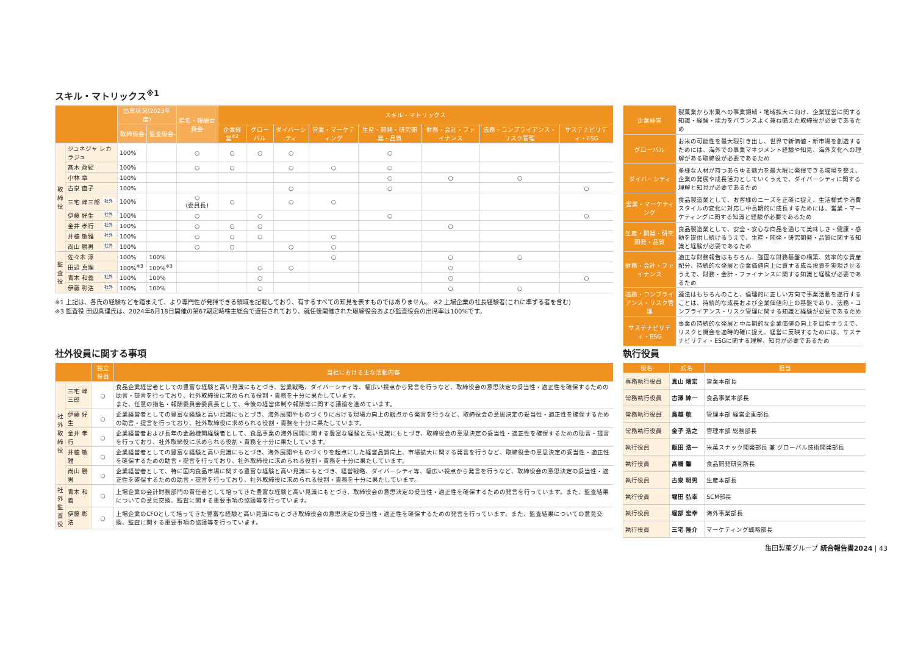スキル・マトリックス<sup>※1</sup>
| | | 出席状況(2023年度) | | 指名・報酬委員会 | スキル・マトリックス | | | | | | | |
| --- | --- | --- | --- | --- | --- | --- | --- | --- | --- | --- | --- | --- |
| | | 取締役会 | 監査役会 | | 企業経営<sup>※2</sup> | グローバル | ダイバーシティ | 営業・マーケティング | 生産・開発・研究開発・品質 | 財務・会計・ファイナンス | 法務・コンプライアンス・リスク管理 | サステナビリティ・ESG |
| 取 締 役 | ジュネジャ レカ ラジュ | 100% | | ○ | ○ | ○ | ○ | | ○ | | | |
| | 髙木 政紀 | 100% | | ○ | ○ | | ○ | ○ | ○ | | | |
| | 小林 章 | 100% | | | | | | | ○ | ○ | ○ | |
| | 古泉 直子 | 100% | | | | | ○ | | ○ | | | ○ |
| | 三宅 峰三郎 社外 | 100% | | ○ (委員長) | ○ | | ○ | ○ | | | | |
| | 伊藤 好生 社外 | 100% | | ○ | | ○ | | | ○ | | | ○ |
| | 金井 孝行 社外 | 100% | | ○ | ○ | ○ | | | | ○ | | |
| | 井植 敏雅 社外 | 100% | | ○ | ○ | ○ | | ○ | | | | |
| | 尚山 勝男 社外 | 100% | | ○ | ○ | | ○ | ○ | | | | |
| 監 査 役 | 佐々木 淳 | 100% | 100% | | | | | ○ | | ○ | ○ | |
| | 田辺 真理 | 100%<sup>※3</sup> | 100%<sup>※3</sup> | | | ○ | ○ | | | ○ | | |
| | 青木 和義 社外 | 100% | 100% | | | ○ | | | | ○ | | ○ |
| | 伊藤 彰浩 社外 | 100% | 100% | | | ○ | | | | ○ | ○ | |
※1 上記は、各氏の経験などを踏まえて、より専門性が発揮できる領域を記載しており、有するすべての知見を表すものではありません。 ※2 上場企業の社長経験者(これに準ずる者を含む)
※3 監査役 田辺真理氏は、2024年6月18日開催の第67期定時株主総会で選任されており、就任後開催された取締役会および監査役会の出席率は100%です。
| 企業経営 | 製菓業から米菓への事業領域・地域拡大に向け、企業経営に関する知識・経験・能力をバランスよく兼ね備えた取締役が必要であるため |
| グローバル | お米の可能性を最大限引き出し、世界で新価値・新市場を創造するためには、海外での事業マネジメント経験や知見、海外文化への理解がある取締役が必要であるため |
| ダイバーシティ | 多様な人材が持つあらゆる魅力を最大限に発揮できる環境を整え、企業の発展や成長活力としていくうえで、ダイバーシティに関する理解と知見が必要であるため |
| 営業・マーケティング | 食品製造業として、お客様のニーズを正確に捉え、生活様式や消費スタイルの変化に対応し中長期的に成長するためには、営業・マーケティングに関する知識と経験が必要であるため |
| 生産・開発・研究開発・品質 | 食品製造業として、安全・安心な商品を通じて美味しさ・健康・感動を提供し続けるうえで、生産・開発・研究開発・品質に関する知識と経験が必要であるため |
| 財務・会計・ファイナンス | 適正な財務報告はもちろん、強固な財務基盤の構築、効率的な資産配分、持続的な発展と企業価値向上に資する成長投資を実現させるうえで、財務・会計・ファイナンスに関する知識と経験が必要であるため |
| 法務・コンプライアンス・リスク管理 | 遵法はもちろんのこと、倫理的に正しい方向で事業活動を遂行することは、持続的な成長および企業価値向上の基盤であり、法務・コンプライアンス・リスク管理に関する知識と経験が必要であるため |
| サステナビリティ・ESG | 事業の持続的な発展と中長期的な企業価値の向上を目指すうえで、リスクと機会を適時的確に捉え、経営に反映するためには、サステナビリティ・ESGに関する理解、知見が必要であるため |
社外役員に関する事項
| | | 独立役員 | 当社における主な活動内容 |
| --- | --- | --- | --- |
| 社 外 取 締 役 | 三宅 峰三郎 | ○ | 食品企業経営者としての豊富な経験と高い見識にもとづき、営業戦略、ダイバーシティ等、幅広い視点から発言を行うなど、取締役会の意思決定の妥当性・適正性を確保するための助言・提言を行っており、社外取締役に求められる役割・責務を十分に果たしています。 また、任意の指名・報酬委員会委員長として、今後の経営体制や報酬等に関する議論を進めています。 |
| | 伊藤 好生 | ○ | 企業経営者としての豊富な経験と高い見識にもとづき、海外展開やものづくりにおける現場力向上の観点から発言を行うなど、取締役会の意思決定の妥当性・適正性を確保するための助言・提言を行っており、社外取締役に求められる役割・責務を十分に果たしています。 |
| | 金井 孝行 | ○ | 企業経営者および長年の金融機関経験者として、食品事業の海外展開に関する豊富な経験と高い見識にもとづき、取締役会の意思決定の妥当性・適正性を確保するための助言・提言を行っており、社外取締役に求められる役割・責務を十分に果たしています。 |
| | 井植 敏雅 | ○ | 企業経営者としての豊富な経験と高い見識にもとづき、海外展開やものづくりを起点にした経営品質向上、市場拡大に関する発言を行うなど、取締役会の意思決定の妥当性・適正性を確保するための助言・提言を行っており、社外取締役に求められる役割・責務を十分に果たしています。 |
| | 尚山 勝男 | ○ | 企業経営者として、特に国内食品市場に関する豊富な経験と高い見識にもとづき、経営戦略、ダイバーシティ等、幅広い視点から発言を行うなど、取締役会の意思決定の妥当性・適正性を確保するための助言・提言を行っており、社外取締役に求められる役割・責務を十分に果たしています。 |
| 社 外 監 査 役 | 青木 和義 | ○ | 上場企業の会計財務部門の責任者として培ってきた豊富な経験と高い見識にもとづき、取締役会の意思決定の妥当性・適正性を確保するための発言を行っています。また、監査結果についての意見交換、監査に関する重要事項の協議等を行っています。 |
| | 伊藤 彰浩 | ○ | 上場企業のCFOとして培ってきた豊富な経験と高い見識にもとづき取締役会の意思決定の妥当性・適正性を確保するための発言を行っています。また、監査結果についての意見交換、監査に関する重要事項の協議等を行っています。 |
執行役員
| 役名 | 氏名 | 担当 |
| --- | --- | --- |
| 専務執行役員 | 真山 靖宏 | 営業本部長 |
| 常務執行役員 | 古澤 紳一 | 食品事業本部長 |
| 常務執行役員 | 鳥越 敬 | 管理本部 経営企画部長 |
| 常務執行役員 | 金子 浩之 | 管理本部 総務部長 |
| 執行役員 | 飯田 浩一 | 米菓スナック開発部長 兼 グローバル技術開発部長 |
| 執行役員 | 髙橋 肇 | 食品開発研究所長 |
| 執行役員 | 古泉 明男 | 生産本部長 |
| 執行役員 | 堀田 弘幸 | SCM部長 |
| 執行役員 | 堀部 宏幸 | 海外事業部長 |
| 執行役員 | 三宅 隆介 | マーケティング戦略部長 |
亀田製菓グループ 統合報告書2024 | 43